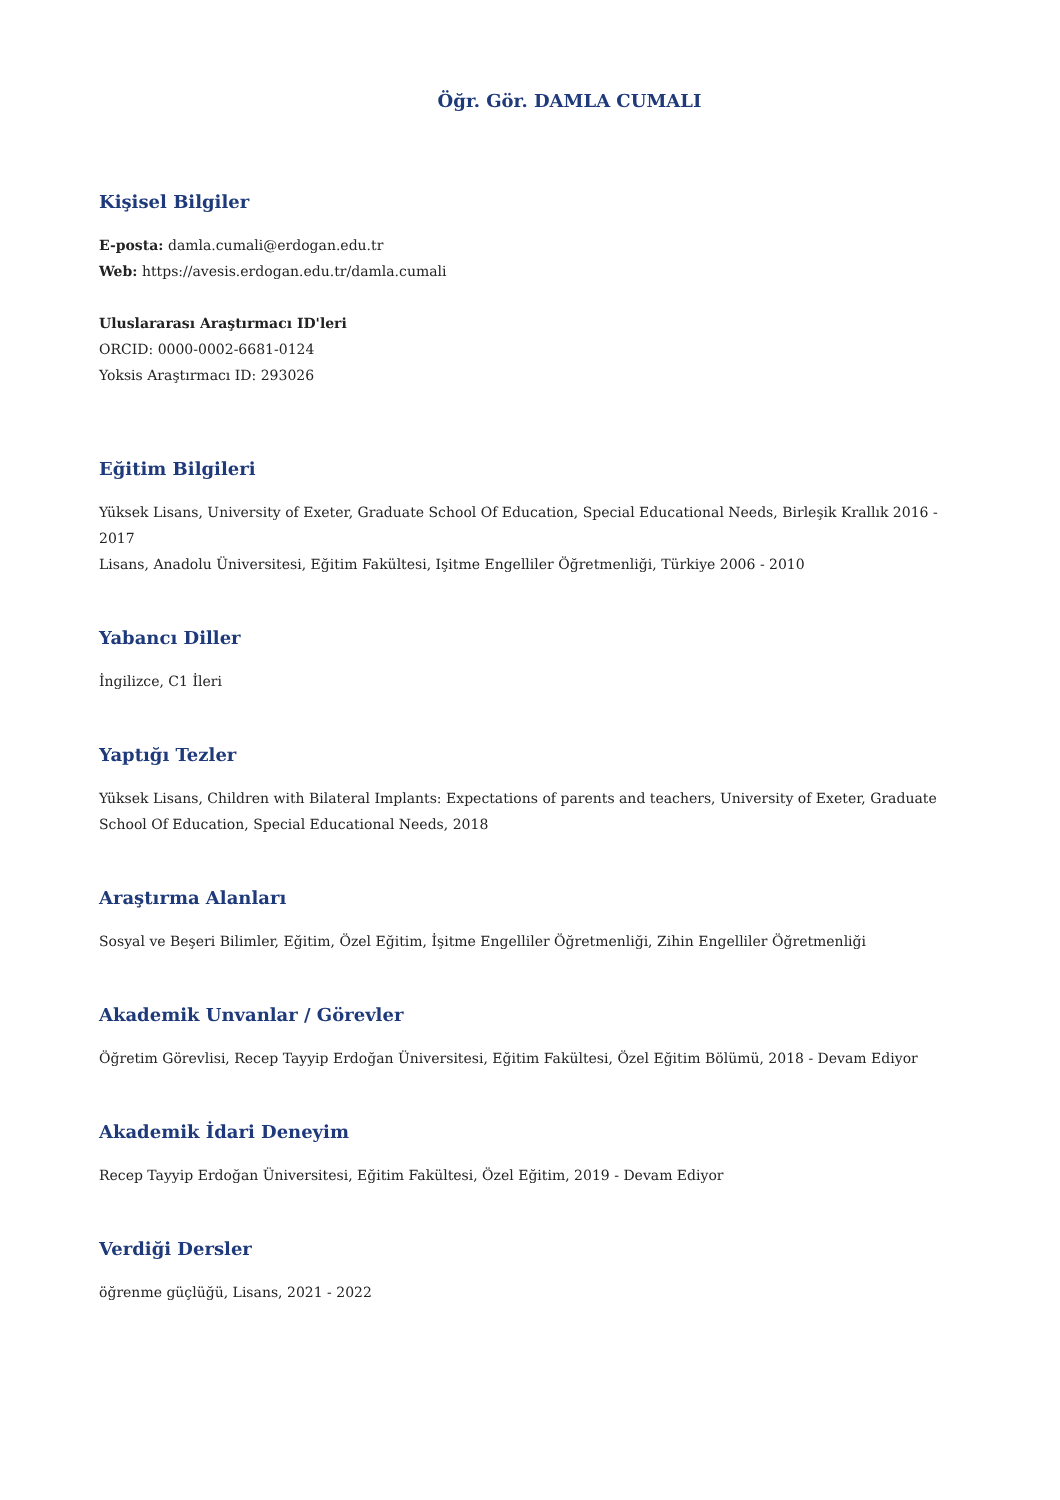Öğr. Gör. DAMLA CUMALI
Kişisel Bilgiler
E-posta: damla.cumali@erdogan.edu.tr
Web: https://avesis.erdogan.edu.tr/damla.cumali
Uluslararası Araştırmacı ID'leri
ORCID: 0000-0002-6681-0124
Yoksis Araştırmacı ID: 293026
Eğitim Bilgileri
Yüksek Lisans, University of Exeter, Graduate School Of Education, Special Educational Needs, Birleşik Krallık 2016 - 2017
Lisans, Anadolu Üniversitesi, Eğitim Fakültesi, Işitme Engelliler Öğretmenliği, Türkiye 2006 - 2010
Yabancı Diller
İngilizce, C1 İleri
Yaptığı Tezler
Yüksek Lisans, Children with Bilateral Implants: Expectations of parents and teachers, University of Exeter, Graduate School Of Education, Special Educational Needs, 2018
Araştırma Alanları
Sosyal ve Beşeri Bilimler, Eğitim, Özel Eğitim, İşitme Engelliler Öğretmenliği, Zihin Engelliler Öğretmenliği
Akademik Unvanlar / Görevler
Öğretim Görevlisi, Recep Tayyip Erdoğan Üniversitesi, Eğitim Fakültesi, Özel Eğitim Bölümü, 2018 - Devam Ediyor
Akademik İdari Deneyim
Recep Tayyip Erdoğan Üniversitesi, Eğitim Fakültesi, Özel Eğitim, 2019 - Devam Ediyor
Verdiği Dersler
öğrenme güçlüğü, Lisans, 2021 - 2022